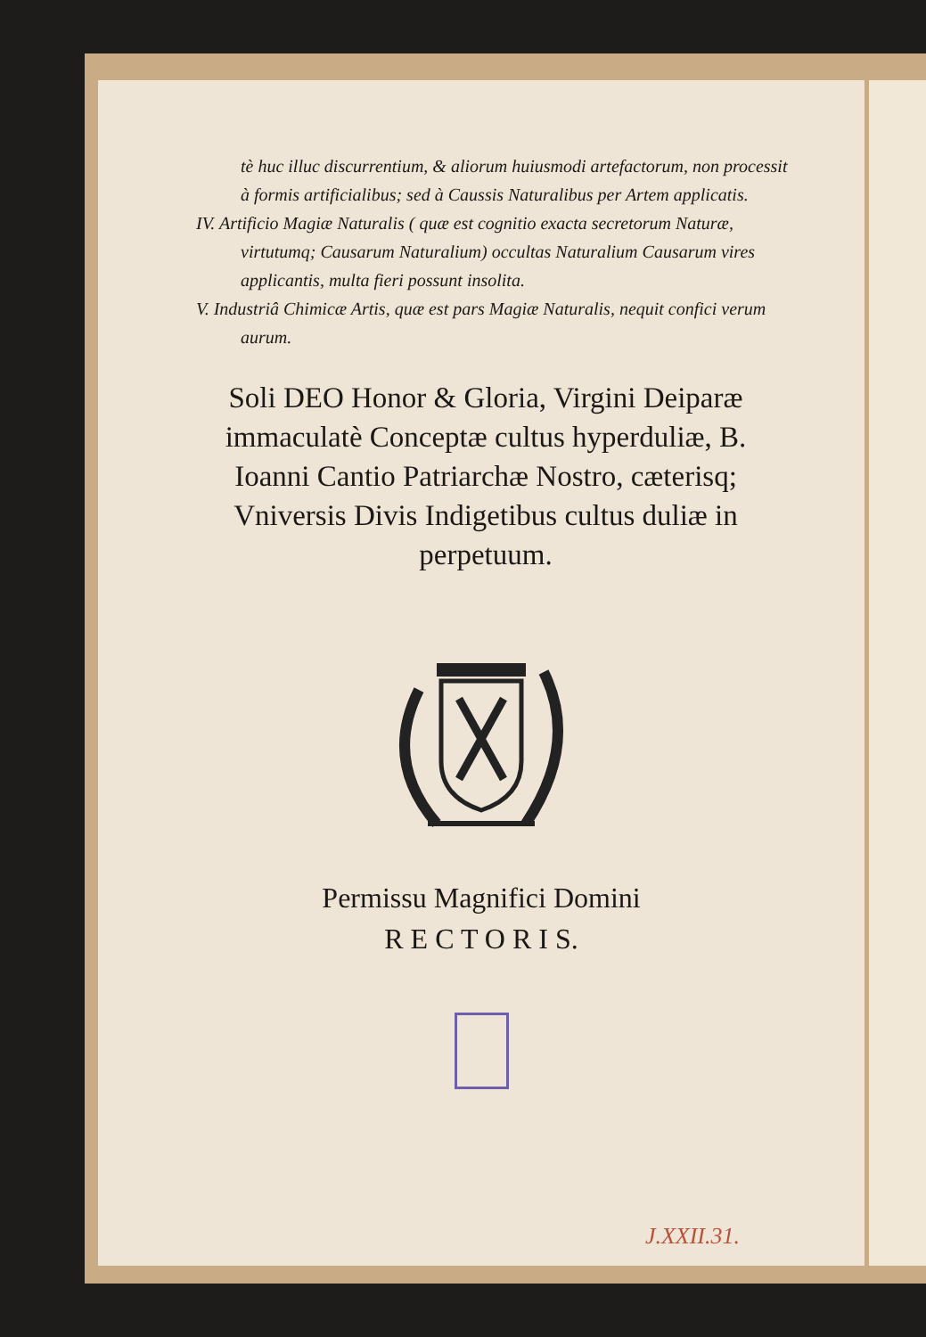tè huc illuc discurrentium, & aliorum huiusmodi artefactorum, non processit à formis artificialibus; sed à Caussis Naturalibus per Artem applicatis.
IV. Artificio Magiæ Naturalis ( quæ est cognitio exacta secretorum Naturæ, virtutumq; Causarum Naturalium) occultas Naturalium Causarum vires applicantis, multa fieri possunt insolita.
V. Industriâ Chimicæ Artis, quæ est pars Magiæ Naturalis, nequit confici verum aurum.
Soli DEO Honor & Gloria, Virgini Deiparæ immaculatè Conceptæ cultus hyperduliæ, B. Ioanni Cantio Patriarchæ Nostro, cæterisq; Vniversis Divis Indigetibus cultus duliæ in perpetuum.
Permissu Magnifici Domini
R E C T O R I S.
J.XXII.31.